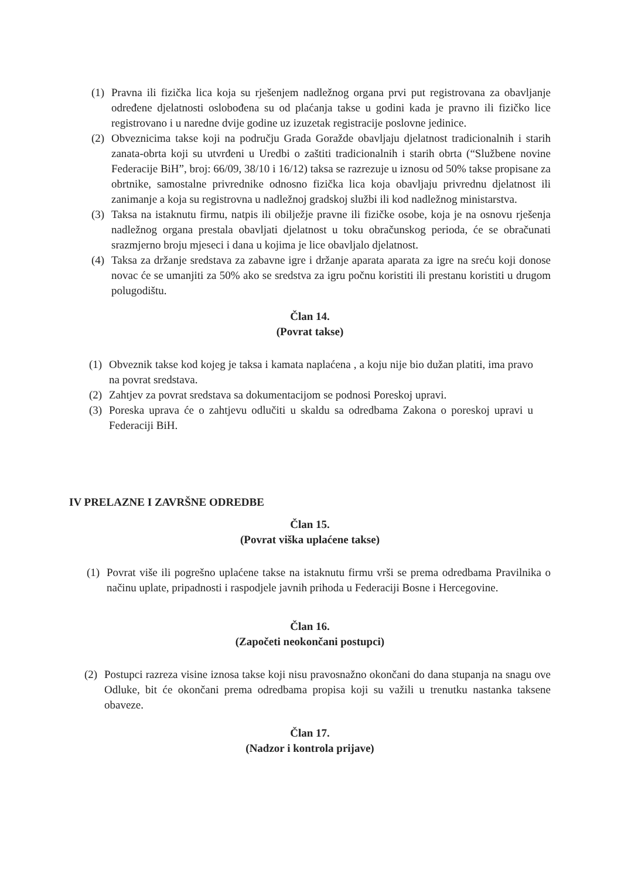(1) Pravna ili fizička lica koja su rješenjem nadležnog organa prvi put registrovana za obavljanje određene djelatnosti oslobođena su od plaćanja takse u godini kada je pravno ili fizičko lice registrovano i u naredne dvije godine uz izuzetak registracije poslovne jedinice.
(2) Obveznicima takse koji na području Grada Goražde obavljaju djelatnost tradicionalnih i starih zanata-obrta koji su utvrđeni u Uredbi o zaštiti tradicionalnih i starih obrta (“Službene novine Federacije BiH”, broj: 66/09, 38/10 i 16/12) taksa se razrezuje u iznosu od 50% takse propisane za obrtnike, samostalne privrednike odnosno fizička lica koja obavljaju privrednu djelatnost ili zanimanje a koja su registrovna u nadležnoj gradskoj službi ili kod nadležnog ministarstva.
(3) Taksa na istaknutu firmu, natpis ili obilježje pravne ili fizičke osobe, koja je na osnovu rješenja nadležnog organa prestala obavljati djelatnost u toku obračunskog perioda, će se obračunati srazmjerno broju mjeseci i dana u kojima je lice obavljalo djelatnost.
(4) Taksa za držanje sredstava za zabavne igre i držanje aparata aparata za igre na sreću koji donose novac će se umanjiti za 50% ako se sredstva za igru počnu koristiti ili prestanu koristiti u drugom polugodištu.
Član 14.
(Povrat takse)
(1) Obveznik takse kod kojeg je taksa i kamata naplaćena , a koju nije bio dužan platiti, ima pravo na povrat sredstava.
(2) Zahtjev za povrat sredstava sa dokumentacijom se podnosi Poreskoj upravi.
(3) Poreska uprava će o zahtjevu odlučiti u skaldu sa odredbama Zakona o poreskoj upravi u Federaciji BiH.
IV PRELAZNE I ZAVRŠNE ODREDBE
Član 15.
(Povrat viška uplaćene takse)
(1) Povrat više ili pogrešno uplaćene takse na istaknutu firmu vrši se prema odredbama Pravilnika o načinu uplate, pripadnosti i raspodjele javnih prihoda u Federaciji Bosne i Hercegovine.
Član 16.
(Započeti neokončani postupci)
(2) Postupci razreza visine iznosa takse koji nisu pravosnažno okončani do dana stupanja na snagu ove Odluke, bit će okončani prema odredbama propisa koji su važili u trenutku nastanka taksene obaveze.
Član 17.
(Nadzor i kontrola prijave)